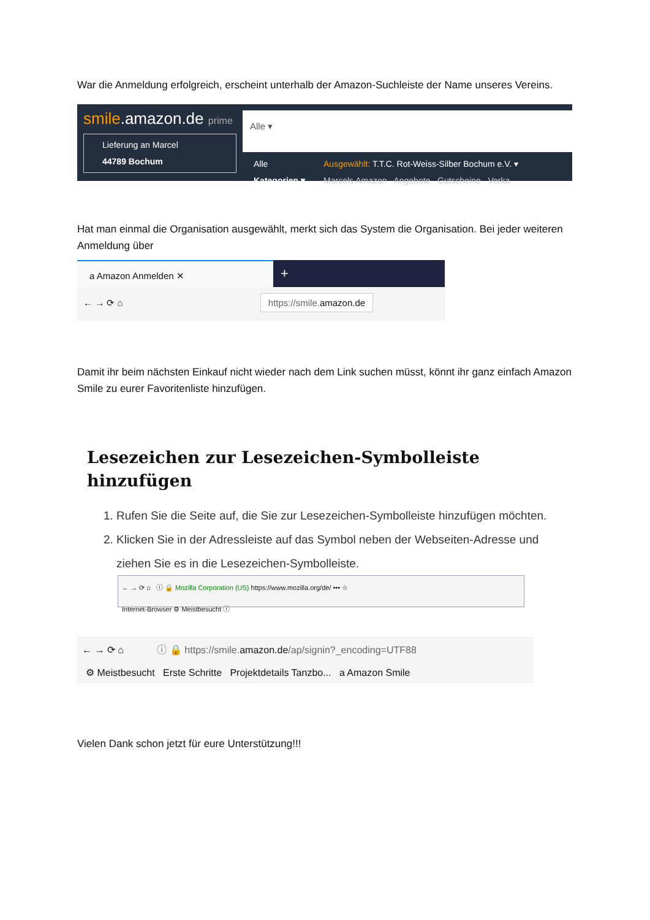War die Anmeldung erfolgreich, erscheint unterhalb der Amazon-Suchleiste der Name unseres Vereins.
smile.amazon.de prime
Lieferung an Marcel
44789 Bochum
Alle ▾
Alle
Kategorien ▾
Ausgewählt: T.T.C. Rot-Weiss-Silber Bochum e.V. ▾
Marcels Amazon Angebote Gutscheine Verka
Hat man einmal die Organisation ausgewählt, merkt sich das System die Organisation. Bei jeder weiteren Anmeldung über
a Amazon Anmelden ✕
+
← → ⟳ ⌂ https://smile.amazon.de
Damit ihr beim nächsten Einkauf nicht wieder nach dem Link suchen müsst, könnt ihr ganz einfach Amazon Smile zu eurer Favoritenliste hinzufügen.
Lesezeichen zur Lesezeichen-Symbolleiste hinzufügen
1. Rufen Sie die Seite auf, die Sie zur Lesezeichen-Symbolleiste hinzufügen möchten.
2. Klicken Sie in der Adressleiste auf das Symbol neben der Webseiten-Adresse und ziehen Sie es in die Lesezeichen-Symbolleiste.
← → ⟳ ⌂ ⓘ 🔒 Mozilla Corporation (US) https://www.mozilla.org/de/ ••• ☆
Internet-Browser ⚙ Meistbesucht ⓘ
← → ⟳ ⌂ ⓘ 🔒 https://smile.amazon.de/ap/signin?_encoding=UTF88
⚙ Meistbesucht Erste Schritte Projektdetails Tanzbo... a Amazon Smile
Vielen Dank schon jetzt für eure Unterstützung!!!